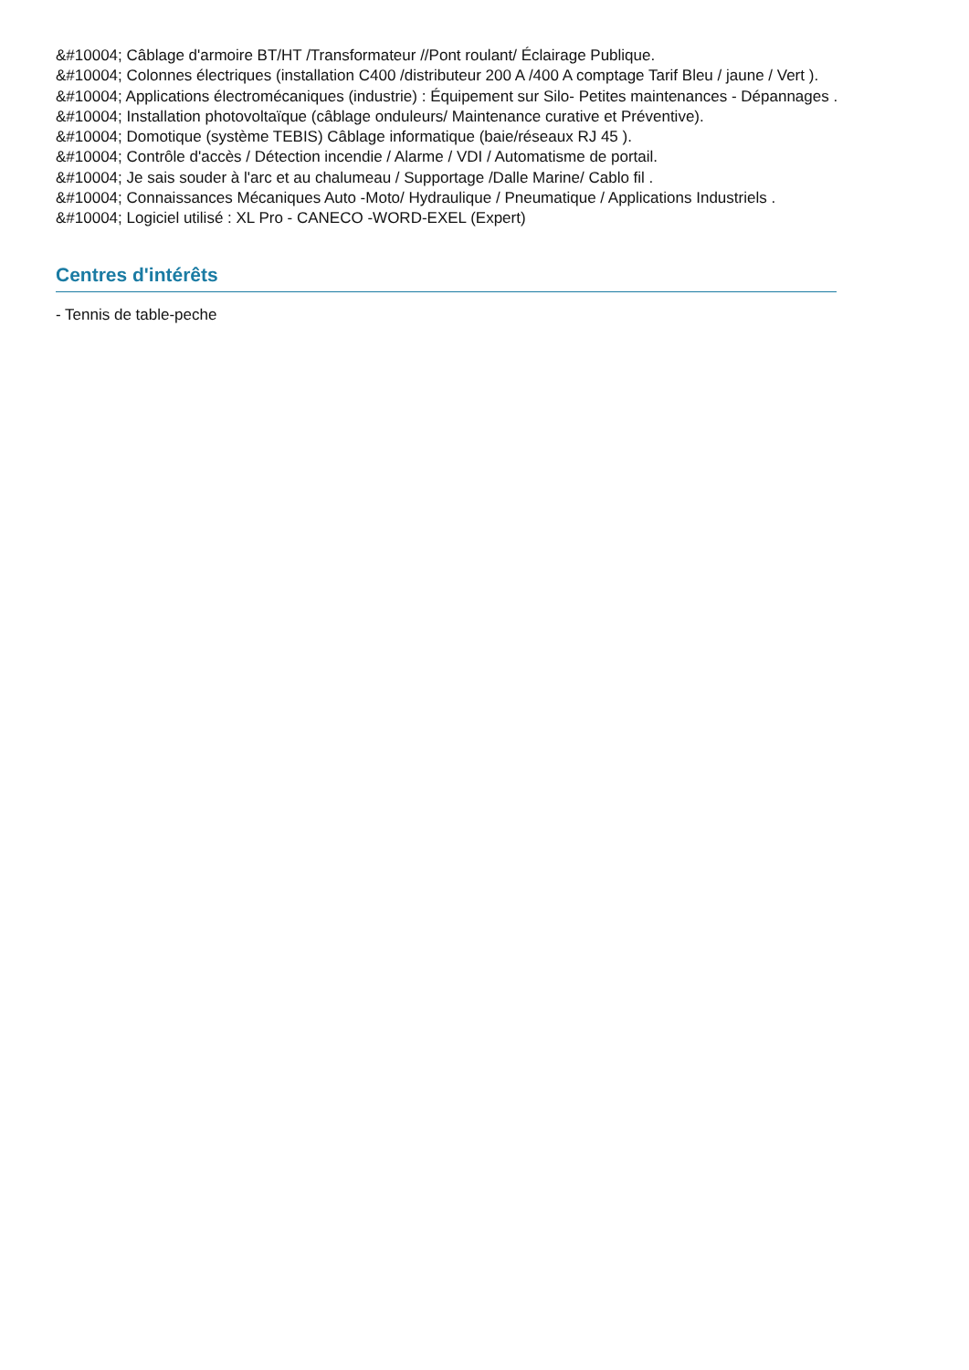&#10004; Câblage d'armoire BT/HT /Transformateur //Pont roulant/ Éclairage Publique.
&#10004; Colonnes électriques (installation C400 /distributeur 200 A /400 A comptage Tarif Bleu / jaune / Vert ).
&#10004; Applications électromécaniques (industrie) : Équipement sur Silo- Petites maintenances - Dépannages .
&#10004; Installation photovoltaïque (câblage onduleurs/ Maintenance curative et Préventive).
&#10004; Domotique (système TEBIS) Câblage informatique (baie/réseaux RJ 45 ).
&#10004; Contrôle d'accès / Détection incendie / Alarme / VDI / Automatisme de portail.
&#10004; Je sais souder à l'arc et au chalumeau / Supportage /Dalle Marine/ Cablo fil .
&#10004; Connaissances Mécaniques Auto -Moto/ Hydraulique / Pneumatique / Applications Industriels .
&#10004; Logiciel utilisé : XL Pro - CANECO -WORD-EXEL (Expert)
Centres d'intérêts
- Tennis de table-peche